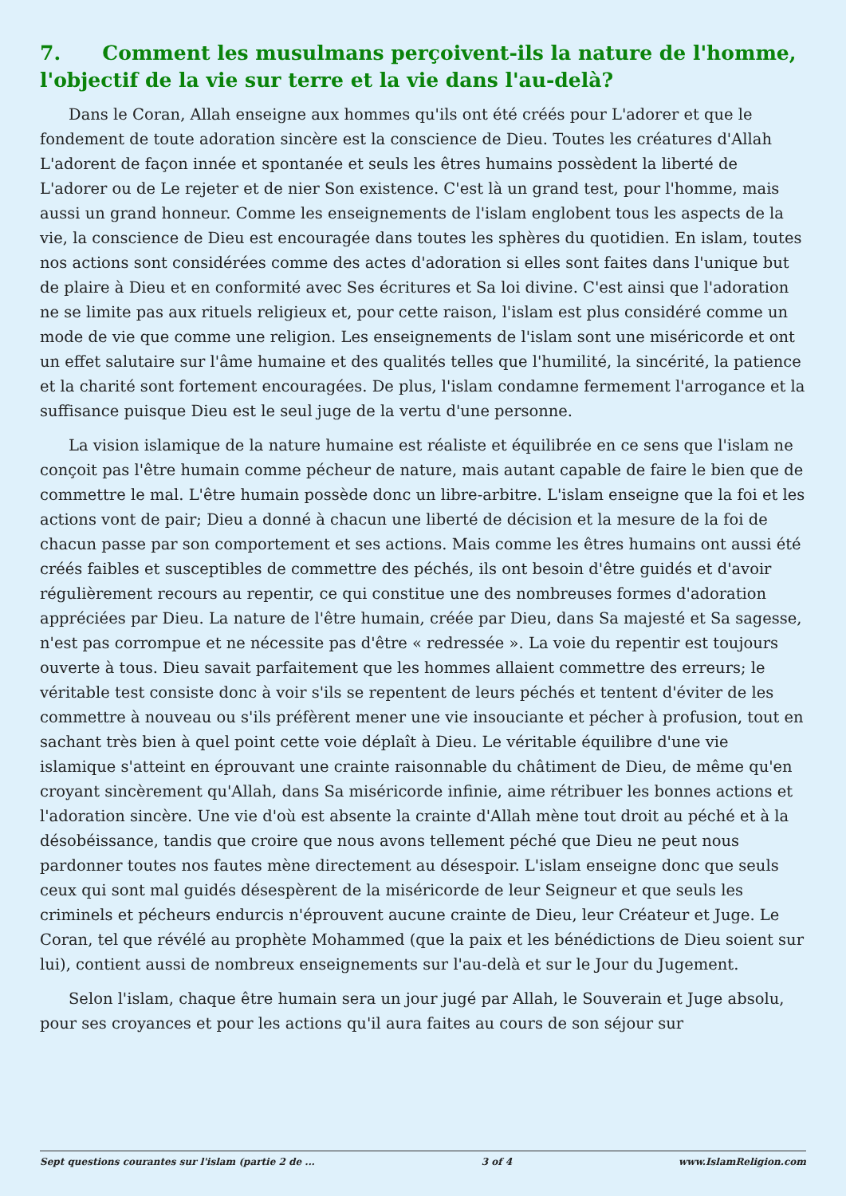7. Comment les musulmans perçoivent-ils la nature de l'homme, l'objectif de la vie sur terre et la vie dans l'au-delà?
Dans le Coran, Allah enseigne aux hommes qu'ils ont été créés pour L'adorer et que le fondement de toute adoration sincère est la conscience de Dieu. Toutes les créatures d'Allah L'adorent de façon innée et spontanée et seuls les êtres humains possèdent la liberté de L'adorer ou de Le rejeter et de nier Son existence. C'est là un grand test, pour l'homme, mais aussi un grand honneur. Comme les enseignements de l'islam englobent tous les aspects de la vie, la conscience de Dieu est encouragée dans toutes les sphères du quotidien. En islam, toutes nos actions sont considérées comme des actes d'adoration si elles sont faites dans l'unique but de plaire à Dieu et en conformité avec Ses écritures et Sa loi divine. C'est ainsi que l'adoration ne se limite pas aux rituels religieux et, pour cette raison, l'islam est plus considéré comme un mode de vie que comme une religion. Les enseignements de l'islam sont une miséricorde et ont un effet salutaire sur l'âme humaine et des qualités telles que l'humilité, la sincérité, la patience et la charité sont fortement encouragées. De plus, l'islam condamne fermement l'arrogance et la suffisance puisque Dieu est le seul juge de la vertu d'une personne.
La vision islamique de la nature humaine est réaliste et équilibrée en ce sens que l'islam ne conçoit pas l'être humain comme pécheur de nature, mais autant capable de faire le bien que de commettre le mal. L'être humain possède donc un libre-arbitre. L'islam enseigne que la foi et les actions vont de pair; Dieu a donné à chacun une liberté de décision et la mesure de la foi de chacun passe par son comportement et ses actions. Mais comme les êtres humains ont aussi été créés faibles et susceptibles de commettre des péchés, ils ont besoin d'être guidés et d'avoir régulièrement recours au repentir, ce qui constitue une des nombreuses formes d'adoration appréciées par Dieu. La nature de l'être humain, créée par Dieu, dans Sa majesté et Sa sagesse, n'est pas corrompue et ne nécessite pas d'être « redressée ». La voie du repentir est toujours ouverte à tous. Dieu savait parfaitement que les hommes allaient commettre des erreurs; le véritable test consiste donc à voir s'ils se repentent de leurs péchés et tentent d'éviter de les commettre à nouveau ou s'ils préfèrent mener une vie insouciante et pécher à profusion, tout en sachant très bien à quel point cette voie déplaît à Dieu. Le véritable équilibre d'une vie islamique s'atteint en éprouvant une crainte raisonnable du châtiment de Dieu, de même qu'en croyant sincèrement qu'Allah, dans Sa miséricorde infinie, aime rétribuer les bonnes actions et l'adoration sincère. Une vie d'où est absente la crainte d'Allah mène tout droit au péché et à la désobéissance, tandis que croire que nous avons tellement péché que Dieu ne peut nous pardonner toutes nos fautes mène directement au désespoir. L'islam enseigne donc que seuls ceux qui sont mal guidés désespèrent de la miséricorde de leur Seigneur et que seuls les criminels et pécheurs endurcis n'éprouvent aucune crainte de Dieu, leur Créateur et Juge. Le Coran, tel que révélé au prophète Mohammed (que la paix et les bénédictions de Dieu soient sur lui), contient aussi de nombreux enseignements sur l'au-delà et sur le Jour du Jugement.
Selon l'islam, chaque être humain sera un jour jugé par Allah, le Souverain et Juge absolu, pour ses croyances et pour les actions qu'il aura faites au cours de son séjour sur
Sept questions courantes sur l'islam (partie 2 de ... 3 of 4 www.IslamReligion.com